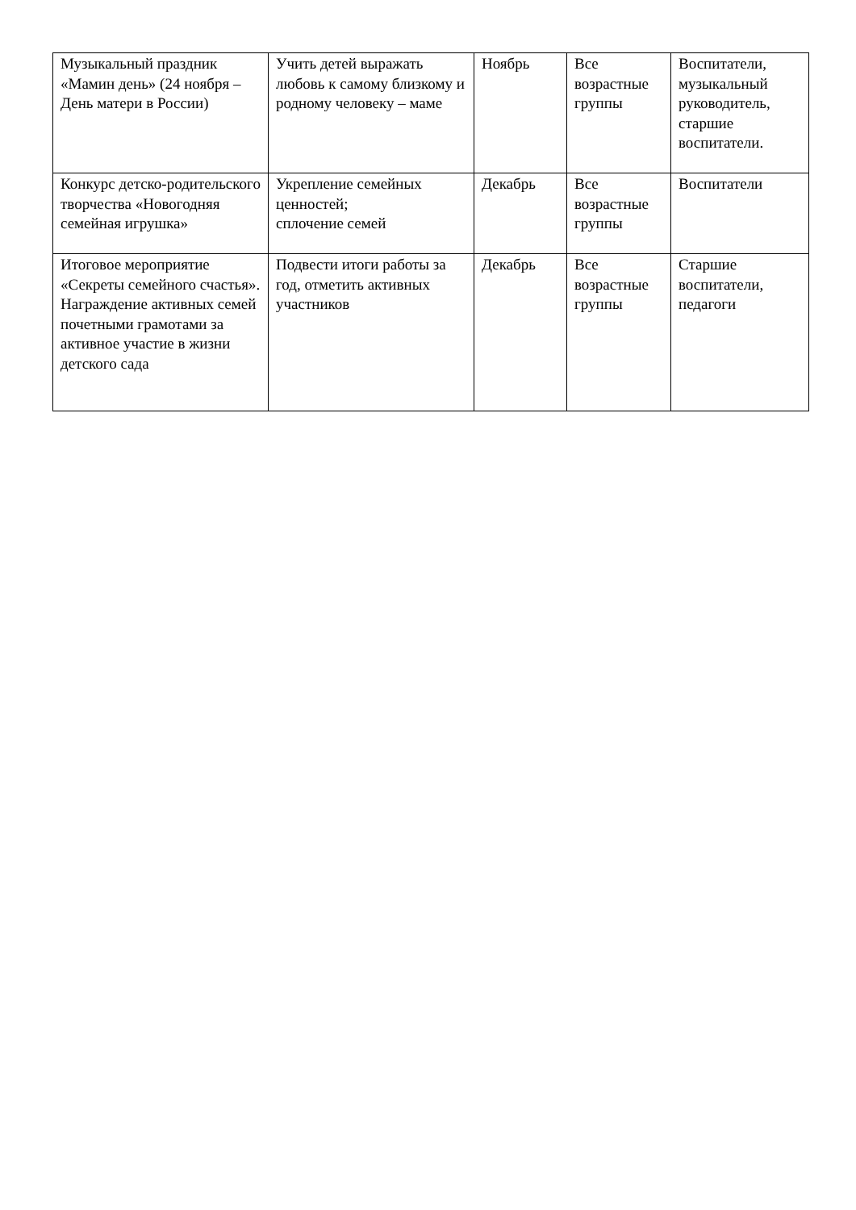| Музыкальный праздник «Мамин день» (24 ноября – День матери в России) | Учить детей выражать любовь к самому близкому и родному человеку – маме | Ноябрь | Все возрастные группы | Воспитатели, музыкальный руководитель, старшие воспитатели. |
| Конкурс детско-родительского творчества «Новогодняя семейная игрушка» | Укрепление семейных ценностей; сплочение семей | Декабрь | Все возрастные группы | Воспитатели |
| Итоговое мероприятие «Секреты семейного счастья». Награждение активных семей почетными грамотами за активное участие в жизни детского сада | Подвести итоги работы за год, отметить активных участников | Декабрь | Все возрастные группы | Старшие воспитатели, педагоги |